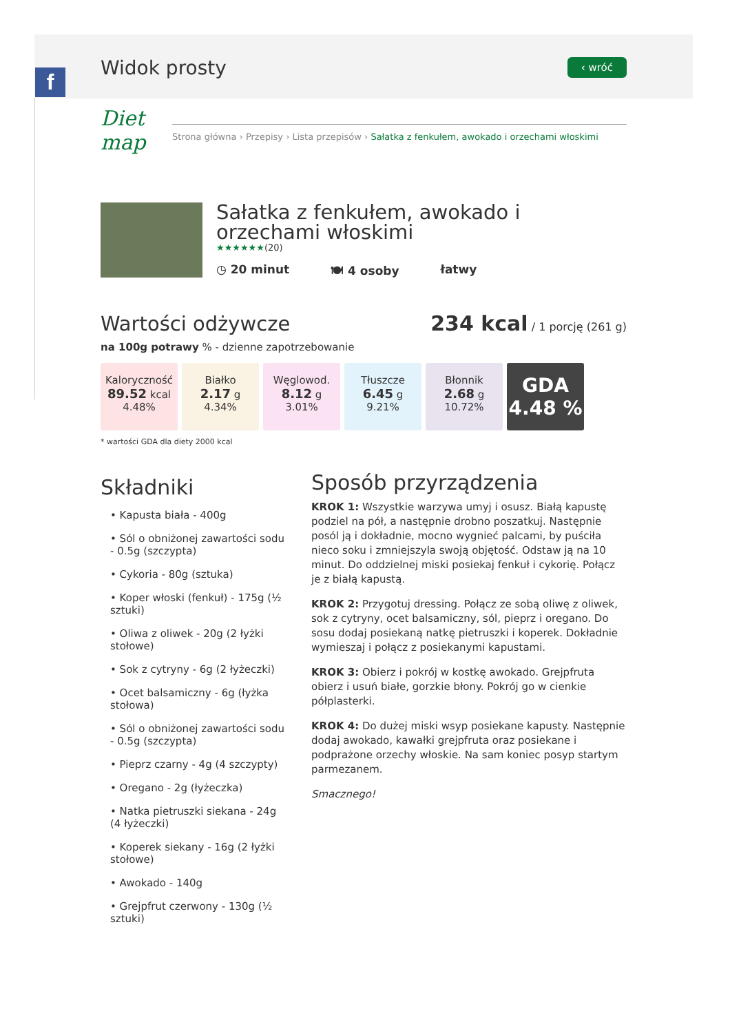f
Widok prosty
‹ wróć
Diet map
Strona główna › Przepisy › Lista przepisów › Sałatka z fenkułem, awokado i orzechami włoskimi
Sałatka z fenkułem, awokado i orzechami włoskimi
★★★★★★(20)
◷ 20 minut 🍽 4 osoby łatwy
Wartości odżywcze 234 kcal / 1 porcję (261 g)
na 100g potrawy % - dzienne zapotrzebowanie
Kaloryczność
89.52 kcal
4.48%
Białko
2.17 g
4.34%
Węglowod.
8.12 g
3.01%
Tłuszcze
6.45 g
9.21%
Błonnik
2.68 g
10.72%
GDA
4.48 %
* wartości GDA dla diety 2000 kcal
Składniki
• Kapusta biała - 400g
• Sól o obniżonej zawartości sodu - 0.5g (szczypta)
• Cykoria - 80g (sztuka)
• Koper włoski (fenkuł) - 175g (½ sztuki)
• Oliwa z oliwek - 20g (2 łyżki stołowe)
• Sok z cytryny - 6g (2 łyżeczki)
• Ocet balsamiczny - 6g (łyżka stołowa)
• Sól o obniżonej zawartości sodu - 0.5g (szczypta)
• Pieprz czarny - 4g (4 szczypty)
• Oregano - 2g (łyżeczka)
• Natka pietruszki siekana - 24g (4 łyżeczki)
• Koperek siekany - 16g (2 łyżki stołowe)
• Awokado - 140g
• Grejpfrut czerwony - 130g (½ sztuki)
Sposób przyrządzenia
KROK 1: Wszystkie warzywa umyj i osusz. Białą kapustę podziel na pół, a następnie drobno poszatkuj. Następnie posól ją i dokładnie, mocno wygnieć palcami, by puściła nieco soku i zmniejszyla swoją objętość. Odstaw ją na 10 minut. Do oddzielnej miski posiekaj fenkuł i cykorię. Połącz je z białą kapustą.
KROK 2: Przygotuj dressing. Połącz ze sobą oliwę z oliwek, sok z cytryny, ocet balsamiczny, sól, pieprz i oregano. Do sosu dodaj posiekaną natkę pietruszki i koperek. Dokładnie wymieszaj i połącz z posiekanymi kapustami.
KROK 3: Obierz i pokrój w kostkę awokado. Grejpfruta obierz i usuń białe, gorzkie błony. Pokrój go w cienkie półplasterki.
KROK 4: Do dużej miski wsyp posiekane kapusty. Następnie dodaj awokado, kawałki grejpfruta oraz posiekane i podprażone orzechy włoskie. Na sam koniec posyp startym parmezanem.
Smacznego!